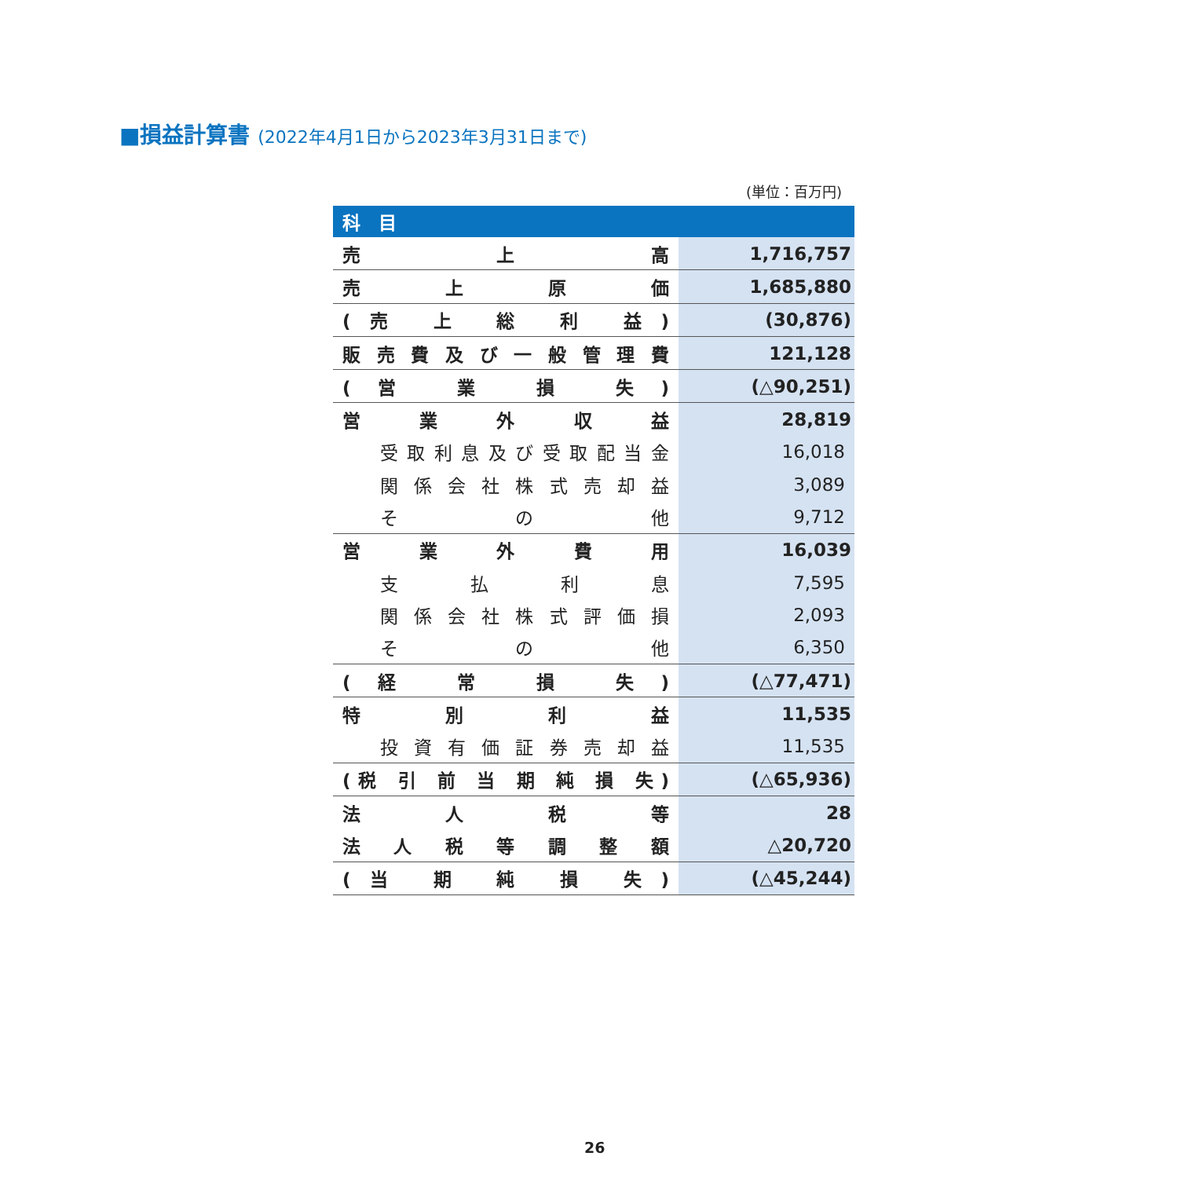■損益計算書 (2022年4月1日から2023年3月31日まで)
(単位：百万円)
| 科 目 | |
| --- | --- |
| 売 上 高 | 1,716,757 |
| 売 上 原 価 | 1,685,880 |
| (売 上 総 利 益) | (30,876) |
| 販 売 費 及 び 一 般 管 理 費 | 121,128 |
| (営 業 損 失) | (△90,251) |
| 営 業 外 収 益 | 28,819 |
| 受 取 利 息 及 び 受 取 配 当 金 | 16,018 |
| 関 係 会 社 株 式 売 却 益 | 3,089 |
| そ の 他 | 9,712 |
| 営 業 外 費 用 | 16,039 |
| 支 払 利 息 | 7,595 |
| 関 係 会 社 株 式 評 価 損 | 2,093 |
| そ の 他 | 6,350 |
| (経 常 損 失) | (△77,471) |
| 特 別 利 益 | 11,535 |
| 投 資 有 価 証 券 売 却 益 | 11,535 |
| (税 引 前 当 期 純 損 失) | (△65,936) |
| 法 人 税 等 | 28 |
| 法 人 税 等 調 整 額 | △20,720 |
| (当 期 純 損 失) | (△45,244) |
26